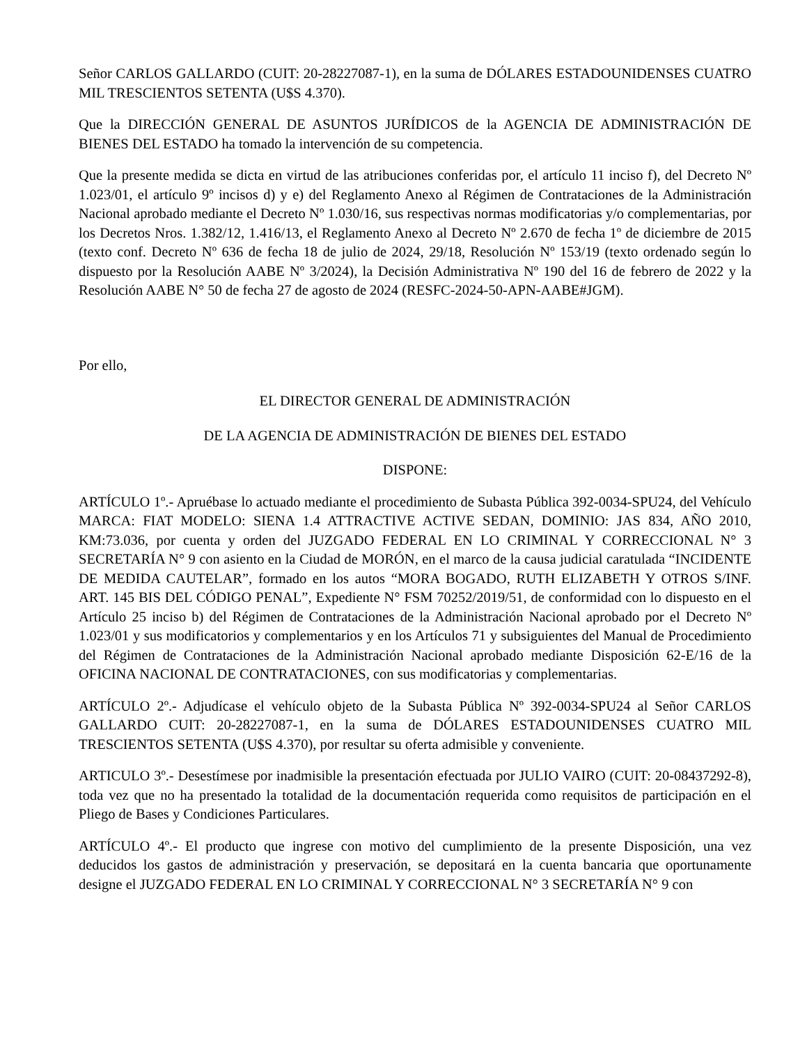Señor CARLOS GALLARDO (CUIT: 20-28227087-1), en la suma de DÓLARES ESTADOUNIDENSES CUATRO MIL TRESCIENTOS SETENTA (U$S 4.370).
Que la DIRECCIÓN GENERAL DE ASUNTOS JURÍDICOS de la AGENCIA DE ADMINISTRACIÓN DE BIENES DEL ESTADO ha tomado la intervención de su competencia.
Que la presente medida se dicta en virtud de las atribuciones conferidas por, el artículo 11 inciso f), del Decreto Nº 1.023/01, el artículo 9º incisos d) y e) del Reglamento Anexo al Régimen de Contrataciones de la Administración Nacional aprobado mediante el Decreto Nº 1.030/16, sus respectivas normas modificatorias y/o complementarias, por los Decretos Nros. 1.382/12, 1.416/13, el Reglamento Anexo al Decreto Nº 2.670 de fecha 1º de diciembre de 2015 (texto conf. Decreto Nº 636 de fecha 18 de julio de 2024, 29/18, Resolución Nº 153/19 (texto ordenado según lo dispuesto por la Resolución AABE Nº 3/2024), la Decisión Administrativa Nº 190 del 16 de febrero de 2022 y la Resolución AABE N° 50 de fecha 27 de agosto de 2024 (RESFC-2024-50-APN-AABE#JGM).
Por ello,
EL DIRECTOR GENERAL DE ADMINISTRACIÓN
DE LA AGENCIA DE ADMINISTRACIÓN DE BIENES DEL ESTADO
DISPONE:
ARTÍCULO 1º.- Apruébase lo actuado mediante el procedimiento de Subasta Pública 392-0034-SPU24, del Vehículo MARCA: FIAT MODELO: SIENA 1.4 ATTRACTIVE ACTIVE SEDAN, DOMINIO: JAS 834, AÑO 2010, KM:73.036, por cuenta y orden del JUZGADO FEDERAL EN LO CRIMINAL Y CORRECCIONAL N° 3 SECRETARÍA N° 9 con asiento en la Ciudad de MORÓN, en el marco de la causa judicial caratulada “INCIDENTE DE MEDIDA CAUTELAR”, formado en los autos “MORA BOGADO, RUTH ELIZABETH Y OTROS S/INF. ART. 145 BIS DEL CÓDIGO PENAL”, Expediente N° FSM 70252/2019/51, de conformidad con lo dispuesto en el Artículo 25 inciso b) del Régimen de Contrataciones de la Administración Nacional aprobado por el Decreto Nº 1.023/01 y sus modificatorios y complementarios y en los Artículos 71 y subsiguientes del Manual de Procedimiento del Régimen de Contrataciones de la Administración Nacional aprobado mediante Disposición 62-E/16 de la OFICINA NACIONAL DE CONTRATACIONES, con sus modificatorias y complementarias.
ARTÍCULO 2º.- Adjudícase el vehículo objeto de la Subasta Pública Nº 392-0034-SPU24 al Señor CARLOS GALLARDO CUIT: 20-28227087-1, en la suma de DÓLARES ESTADOUNIDENSES CUATRO MIL TRESCIENTOS SETENTA (U$S 4.370), por resultar su oferta admisible y conveniente.
ARTICULO 3º.- Desestímese por inadmisible la presentación efectuada por JULIO VAIRO (CUIT: 20-08437292-8), toda vez que no ha presentado la totalidad de la documentación requerida como requisitos de participación en el Pliego de Bases y Condiciones Particulares.
ARTÍCULO 4º.- El producto que ingrese con motivo del cumplimiento de la presente Disposición, una vez deducidos los gastos de administración y preservación, se depositará en la cuenta bancaria que oportunamente designe el JUZGADO FEDERAL EN LO CRIMINAL Y CORRECCIONAL N° 3 SECRETARÍA N° 9 con